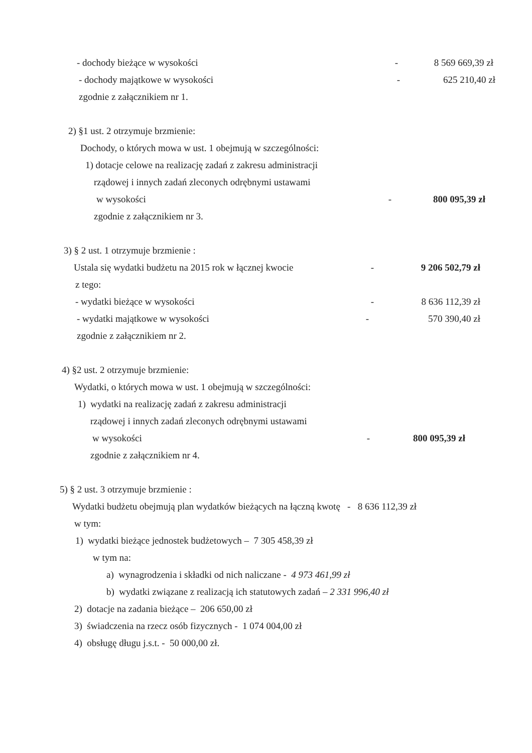- dochody bieżące w wysokości - 8 569 669,39 zł
- dochody majątkowe w wysokości - 625 210,40 zł
zgodnie z załącznikiem nr 1.
2) §1 ust. 2 otrzymuje brzmienie:
Dochody, o których mowa w ust. 1 obejmują w szczególności:
1) dotacje celowe na realizację zadań z zakresu administracji
rządowej i innych zadań zleconych odrębnymi ustawami
w wysokości - 800 095,39 zł
zgodnie z załącznikiem nr 3.
3) § 2 ust. 1 otrzymuje brzmienie :
Ustala się wydatki budżetu na 2015 rok w łącznej kwocie
- 9 206 502,79 zł
z tego:
- wydatki bieżące w wysokości - 8 636 112,39 zł
- wydatki majątkowe w wysokości - 570 390,40 zł
zgodnie z załącznikiem nr 2.
4) §2 ust. 2 otrzymuje brzmienie:
Wydatki, o których mowa w ust. 1 obejmują w szczególności:
1) wydatki na realizację zadań z zakresu administracji
rządowej i innych zadań zleconych odrębnymi ustawami
w wysokości - 800 095,39 zł
zgodnie z załącznikiem nr 4.
5) § 2 ust. 3 otrzymuje brzmienie :
Wydatki budżetu obejmują plan wydatków bieżących na łączną kwotę - 8 636 112,39 zł
w tym:
1) wydatki bieżące jednostek budżetowych – 7 305 458,39 zł
w tym na:
a) wynagrodzenia i składki od nich naliczane - 4 973 461,99 zł
b) wydatki związane z realizacją ich statutowych zadań – 2 331 996,40 zł
2) dotacje na zadania bieżące – 206 650,00 zł
3) świadczenia na rzecz osób fizycznych - 1 074 004,00 zł
4) obsługę długu j.s.t. - 50 000,00 zł.